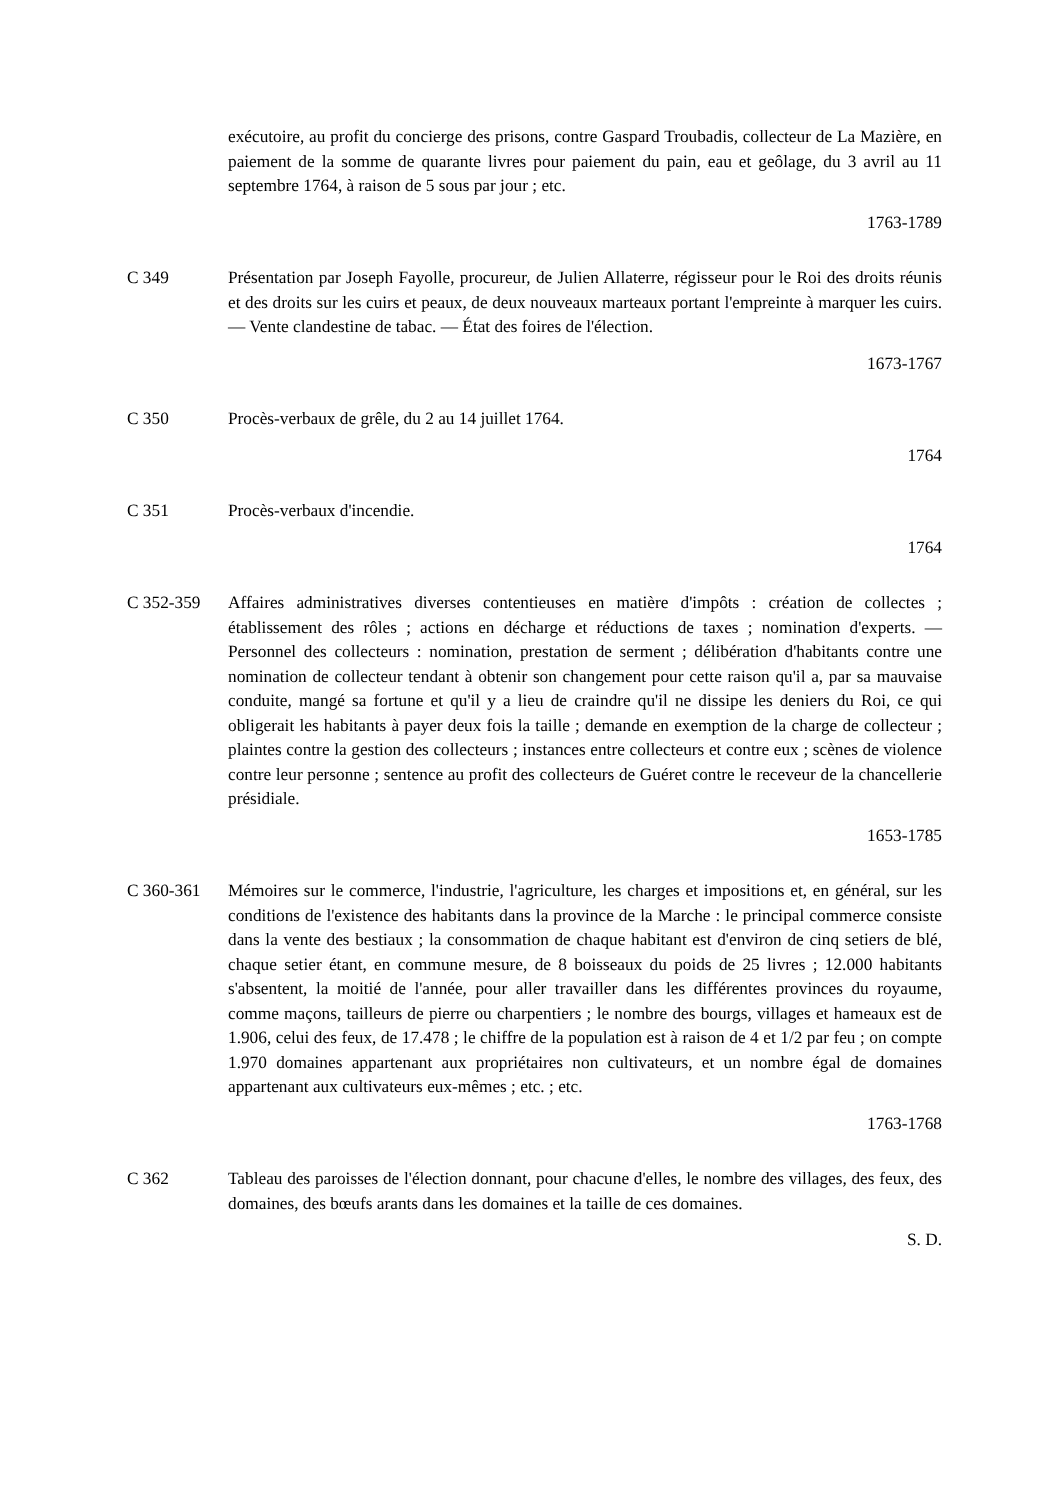exécutoire, au profit du concierge des prisons, contre Gaspard Troubadis, collecteur de La Mazière, en paiement de la somme de quarante livres pour paiement du pain, eau et geôlage, du 3 avril au 11 septembre 1764, à raison de 5 sous par jour ; etc.
1763-1789
C 349 Présentation par Joseph Fayolle, procureur, de Julien Allaterre, régisseur pour le Roi des droits réunis et des droits sur les cuirs et peaux, de deux nouveaux marteaux portant l'empreinte à marquer les cuirs. — Vente clandestine de tabac. — État des foires de l'élection.
1673-1767
C 350 Procès-verbaux de grêle, du 2 au 14 juillet 1764.
1764
C 351 Procès-verbaux d'incendie.
1764
C 352-359 Affaires administratives diverses contentieuses en matière d'impôts : création de collectes ; établissement des rôles ; actions en décharge et réductions de taxes ; nomination d'experts. — Personnel des collecteurs : nomination, prestation de serment ; délibération d'habitants contre une nomination de collecteur tendant à obtenir son changement pour cette raison qu'il a, par sa mauvaise conduite, mangé sa fortune et qu'il y a lieu de craindre qu'il ne dissipe les deniers du Roi, ce qui obligerait les habitants à payer deux fois la taille ; demande en exemption de la charge de collecteur ; plaintes contre la gestion des collecteurs ; instances entre collecteurs et contre eux ; scènes de violence contre leur personne ; sentence au profit des collecteurs de Guéret contre le receveur de la chancellerie présidiale.
1653-1785
C 360-361 Mémoires sur le commerce, l'industrie, l'agriculture, les charges et impositions et, en général, sur les conditions de l'existence des habitants dans la province de la Marche : le principal commerce consiste dans la vente des bestiaux ; la consommation de chaque habitant est d'environ de cinq setiers de blé, chaque setier étant, en commune mesure, de 8 boisseaux du poids de 25 livres ; 12.000 habitants s'absentent, la moitié de l'année, pour aller travailler dans les différentes provinces du royaume, comme maçons, tailleurs de pierre ou charpentiers ; le nombre des bourgs, villages et hameaux est de 1.906, celui des feux, de 17.478 ; le chiffre de la population est à raison de 4 et 1/2 par feu ; on compte 1.970 domaines appartenant aux propriétaires non cultivateurs, et un nombre égal de domaines appartenant aux cultivateurs eux-mêmes ; etc. ; etc.
1763-1768
C 362 Tableau des paroisses de l'élection donnant, pour chacune d'elles, le nombre des villages, des feux, des domaines, des bœufs arants dans les domaines et la taille de ces domaines.
S. D.